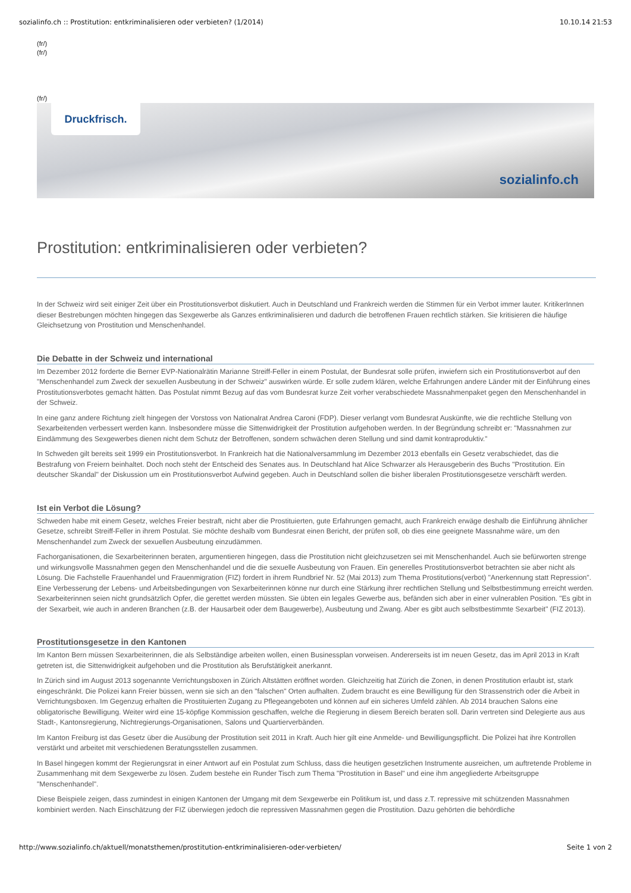sozialinfo.ch :: Prostitution: entkriminalisieren oder verbieten? (1/2014) 10.10.14 21:53
(fr/)
(fr/)
(fr/)
Druckfrisch.
sozialinfo.ch
Prostitution: entkriminalisieren oder verbieten?
In der Schweiz wird seit einiger Zeit über ein Prostitutionsverbot diskutiert. Auch in Deutschland und Frankreich werden die Stimmen für ein Verbot immer lauter. KritikerInnen dieser Bestrebungen möchten hingegen das Sexgewerbe als Ganzes entkriminalisieren und dadurch die betroffenen Frauen rechtlich stärken. Sie kritisieren die häufige Gleichsetzung von Prostitution und Menschenhandel.
Die Debatte in der Schweiz und international
Im Dezember 2012 forderte die Berner EVP-Nationalrätin Marianne Streiff-Feller in einem Postulat, der Bundesrat solle prüfen, inwiefern sich ein Prostitutionsverbot auf den "Menschenhandel zum Zweck der sexuellen Ausbeutung in der Schweiz" auswirken würde. Er solle zudem klären, welche Erfahrungen andere Länder mit der Einführung eines Prostitutionsverbotes gemacht hätten. Das Postulat nimmt Bezug auf das vom Bundesrat kurze Zeit vorher verabschiedete Massnahmenpaket gegen den Menschenhandel in der Schweiz.
In eine ganz andere Richtung zielt hingegen der Vorstoss von Nationalrat Andrea Caroni (FDP). Dieser verlangt vom Bundesrat Auskünfte, wie die rechtliche Stellung von Sexarbeitenden verbessert werden kann. Insbesondere müsse die Sittenwidrigkeit der Prostitution aufgehoben werden. In der Begründung schreibt er: "Massnahmen zur Eindämmung des Sexgewerbes dienen nicht dem Schutz der Betroffenen, sondern schwächen deren Stellung und sind damit kontraproduktiv."
In Schweden gilt bereits seit 1999 ein Prostitutionsverbot. In Frankreich hat die Nationalversammlung im Dezember 2013 ebenfalls ein Gesetz verabschiedet, das die Bestrafung von Freiern beinhaltet. Doch noch steht der Entscheid des Senates aus. In Deutschland hat Alice Schwarzer als Herausgeberin des Buchs "Prostitution. Ein deutscher Skandal" der Diskussion um ein Prostitutionsverbot Aufwind gegeben. Auch in Deutschland sollen die bisher liberalen Prostitutionsgesetze verschärft werden.
Ist ein Verbot die Lösung?
Schweden habe mit einem Gesetz, welches Freier bestraft, nicht aber die Prostituierten, gute Erfahrungen gemacht, auch Frankreich erwäge deshalb die Einführung ähnlicher Gesetze, schreibt Streiff-Feller in ihrem Postulat. Sie möchte deshalb vom Bundesrat einen Bericht, der prüfen soll, ob dies eine geeignete Massnahme wäre, um den Menschenhandel zum Zweck der sexuellen Ausbeutung einzudämmen.
Fachorganisationen, die Sexarbeiterinnen beraten, argumentieren hingegen, dass die Prostitution nicht gleichzusetzen sei mit Menschenhandel. Auch sie befürworten strenge und wirkungsvolle Massnahmen gegen den Menschenhandel und die die sexuelle Ausbeutung von Frauen. Ein generelles Prostitutionsverbot betrachten sie aber nicht als Lösung. Die Fachstelle Frauenhandel und Frauenmigration (FIZ) fordert in ihrem Rundbrief Nr. 52 (Mai 2013) zum Thema Prostitutions(verbot) "Anerkennung statt Repression". Eine Verbesserung der Lebens- und Arbeitsbedingungen von Sexarbeiterinnen könne nur durch eine Stärkung ihrer rechtlichen Stellung und Selbstbestimmung erreicht werden. Sexarbeiterinnen seien nicht grundsätzlich Opfer, die gerettet werden müssten. Sie übten ein legales Gewerbe aus, befänden sich aber in einer vulnerablen Position. "Es gibt in der Sexarbeit, wie auch in anderen Branchen (z.B. der Hausarbeit oder dem Baugewerbe), Ausbeutung und Zwang. Aber es gibt auch selbstbestimmte Sexarbeit" (FIZ 2013).
Prostitutionsgesetze in den Kantonen
Im Kanton Bern müssen Sexarbeiterinnen, die als Selbständige arbeiten wollen, einen Businessplan vorweisen. Andererseits ist im neuen Gesetz, das im April 2013 in Kraft getreten ist, die Sittenwidrigkeit aufgehoben und die Prostitution als Berufstätigkeit anerkannt.
In Zürich sind im August 2013 sogenannte Verrichtungsboxen in Zürich Altstätten eröffnet worden. Gleichzeitig hat Zürich die Zonen, in denen Prostitution erlaubt ist, stark eingeschränkt. Die Polizei kann Freier büssen, wenn sie sich an den "falschen" Orten aufhalten. Zudem braucht es eine Bewilligung für den Strassenstrich oder die Arbeit in Verrichtungsboxen. Im Gegenzug erhalten die Prostituierten Zugang zu Pflegeangeboten und können auf ein sicheres Umfeld zählen. Ab 2014 brauchen Salons eine obligatorische Bewilligung. Weiter wird eine 15-köpfige Kommission geschaffen, welche die Regierung in diesem Bereich beraten soll. Darin vertreten sind Delegierte aus aus Stadt-, Kantonsregierung, Nichtregierungs-Organisationen, Salons und Quartierverbänden.
Im Kanton Freiburg ist das Gesetz über die Ausübung der Prostitution seit 2011 in Kraft. Auch hier gilt eine Anmelde- und Bewilligungspflicht. Die Polizei hat ihre Kontrollen verstärkt und arbeitet mit verschiedenen Beratungsstellen zusammen.
In Basel hingegen kommt der Regierungsrat in einer Antwort auf ein Postulat zum Schluss, dass die heutigen gesetzlichen Instrumente ausreichen, um auftretende Probleme in Zusammenhang mit dem Sexgewerbe zu lösen. Zudem bestehe ein Runder Tisch zum Thema "Prostitution in Basel" und eine ihm angegliederte Arbeitsgruppe "Menschenhandel".
Diese Beispiele zeigen, dass zumindest in einigen Kantonen der Umgang mit dem Sexgewerbe ein Politikum ist, und dass z.T. repressive mit schützenden Massnahmen kombiniert werden. Nach Einschätzung der FIZ überwiegen jedoch die repressiven Massnahmen gegen die Prostitution. Dazu gehörten die behördliche
http://www.sozialinfo.ch/aktuell/monatsthemen/prostitution-entkriminalisieren-oder-verbieten/ Seite 1 von 2